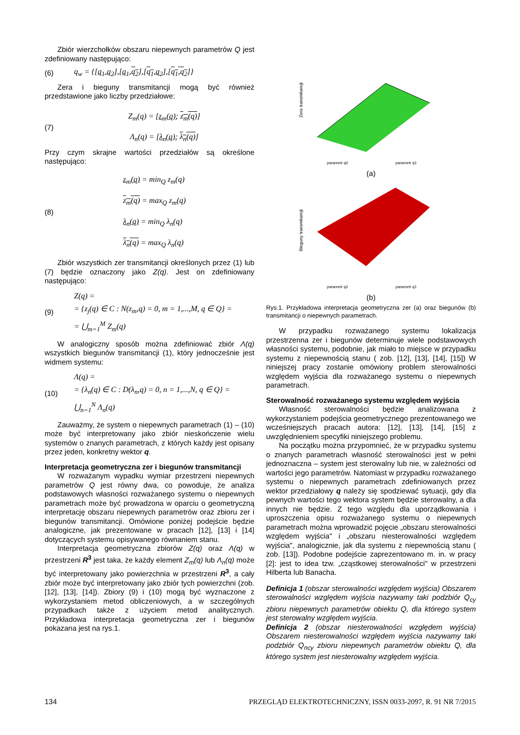Zbiór wierzchołków obszaru niepewnych parametrów Q jest zdefiniowany następująco:
(6) q<sub>w</sub> = {[q<sub>1</sub>,q<sub>2</sub>],[q<sub>1</sub>,q<sub>2</sub>],[q<sub>1</sub>,q<sub>2</sub>],[q<sub>1</sub>,q<sub>2</sub>]}
Zera i bieguny transmitancji mogą być również przedstawione jako liczby przedziałowe:
(7) Z<sub>m</sub>(q) = [z<sub>m</sub>(q); z<sub>m</sub>(q)]
Λ<sub>n</sub>(q) = [λ<sub>n</sub>(q); λ<sub>n</sub>(q)]
Przy czym skrajne wartości przedziałów są określone następująco:
(8) z<sub>m</sub>(q) = min<sub>Q</sub> z<sub>m</sub>(q)
z<sub>m</sub>(q) = max<sub>Q</sub> z<sub>m</sub>(q)
λ<sub>n</sub>(q) = min<sub>Q</sub> λ<sub>n</sub>(q)
λ<sub>n</sub>(q) = max<sub>Q</sub> λ<sub>n</sub>(q)
Zbiór wszystkich zer transmitancji określonych przez (1) lub (7) będzie oznaczony jako Z(q). Jest on zdefiniowany następująco:
(9) Z(q) =
= {z<sub>j</sub>(q) ∈ C : N(z<sub>m</sub>,q) = 0, m = 1,...,M, q ∈ Q} =
= ⋃<sub>m=1</sub><sup>M</sup> Z<sub>m</sub>(q)
W analogiczny sposób można zdefiniować zbiór Λ(q) wszystkich biegunów transmitancji (1), który jednocześnie jest widmem systemu:
(10) Λ(q) =
= {λ<sub>n</sub>(q) ∈ C : D(λ<sub>n</sub>,q) = 0, n = 1,...,N, q ∈ Q} =
⋃<sub>n=1</sub><sup>N</sup> Λ<sub>n</sub>(q)
Zauważmy, że system o niepewnych parametrach (1) – (10) może być interpretowany jako zbiór nieskończenie wielu systemów o znanych parametrach, z których każdy jest opisany przez jeden, konkretny wektor q.
Interpretacja geometryczna zer i biegunów transmitancji
W rozważanym wypadku wymiar przestrzeni niepewnych parametrów Q jest równy dwa, co powoduje, że analiza podstawowych własności rozważanego systemu o niepewnych parametrach może być prowadzona w oparciu o geometryczną interpretację obszaru niepewnych parametrów oraz zbioru zer i biegunów transmitancji. Omówione poniżej podejście będzie analogiczne, jak prezentowane w pracach [12], [13] i [14] dotyczących systemu opisywanego równaniem stanu.
Interpretacja geometryczna zbiorów Z(q) oraz Λ(q) w przestrzeni R<sup>3</sup> jest taka, że każdy element Z<sub>m</sub>(q) lub Λ<sub>n</sub>(q) może być interpretowany jako powierzchnia w przestrzeni R<sup>3</sup>, a cały zbiór może być interpretowany jako zbiór tych powierzchni (zob. [12], [13], [14]). Zbiory (9) i (10) mogą być wyznaczone z wykorzystaniem metod obliczeniowych, a w szczególnych przypadkach także z użyciem metod analitycznych. Przykładowa interpretacja geometryczna zer i biegunów pokazana jest na rys.1.
Zera transmitancji
parametr q2
parametr q1
(a)
Bieguny transmitancji
parametr q2
parametr q1
(b)
Rys.1. Przykładowa interpretacja geometryczna zer (a) oraz biegunów (b) transmitancji o niepewnych parametrach.
W przypadku rozważanego systemu lokalizacja przestrzenna zer i biegunów determinuje wiele podstawowych własności systemu, podobnie, jak miało to miejsce w przypadku systemu z niepewnością stanu ( zob. [12], [13], [14], [15]) W niniejszej pracy zostanie omówiony problem sterowalności względem wyjścia dla rozważanego systemu o niepewnych parametrach.
Sterowalność rozważanego systemu względem wyjścia
Własność sterowalności będzie analizowana z wykorzystaniem podejścia geometrycznego prezentowanego we wcześniejszych pracach autora: [12], [13], [14], [15] z uwzględnieniem specyfiki niniejszego problemu.
Na początku można przypomnieć, że w przypadku systemu o znanych parametrach własność sterowalności jest w pełni jednoznaczna – system jest sterowalny lub nie, w zależności od wartości jego parametrów. Natomiast w przypadku rozważanego systemu o niepewnych parametrach zdefiniowanych przez wektor przedziałowy q należy się spodziewać sytuacji, gdy dla pewnych wartości tego wektora system będzie sterowalny, a dla innych nie będzie. Z tego względu dla uporządkowania i uproszczenia opisu rozważanego systemu o niepewnych parametrach można wprowadzić pojęcie „obszaru sterowalności względem wyjścia" i „obszaru niesterowalności względem wyjścia", analogicznie, jak dla systemu z niepewnością stanu ( zob. [13]). Podobne podejście zaprezentowano m. in. w pracy [2]: jest to idea tzw. „cząstkowej sterowalności" w przestrzeni Hilberta lub Banacha.
Definicja 1 (obszar sterowalności względem wyjścia) Obszarem sterowalności względem wyjścia nazywamy taki podzbiór Q<sub>cy</sub> zbioru niepewnych parametrów obiektu Q, dla którego system jest sterowalny względem wyjścia.
Definicja 2 (obszar niesterowalności względem wyjścia) Obszarem niesterowalności względem wyjścia nazywamy taki podzbiór Q<sub>ncy</sub> zbioru niepewnych parametrów obiektu Q, dla którego system jest niesterowalny względem wyjścia.
134 PRZEGLĄD ELEKTROTECHNICZNY, ISSN 0033-2097, R. 91 NR 7/2015